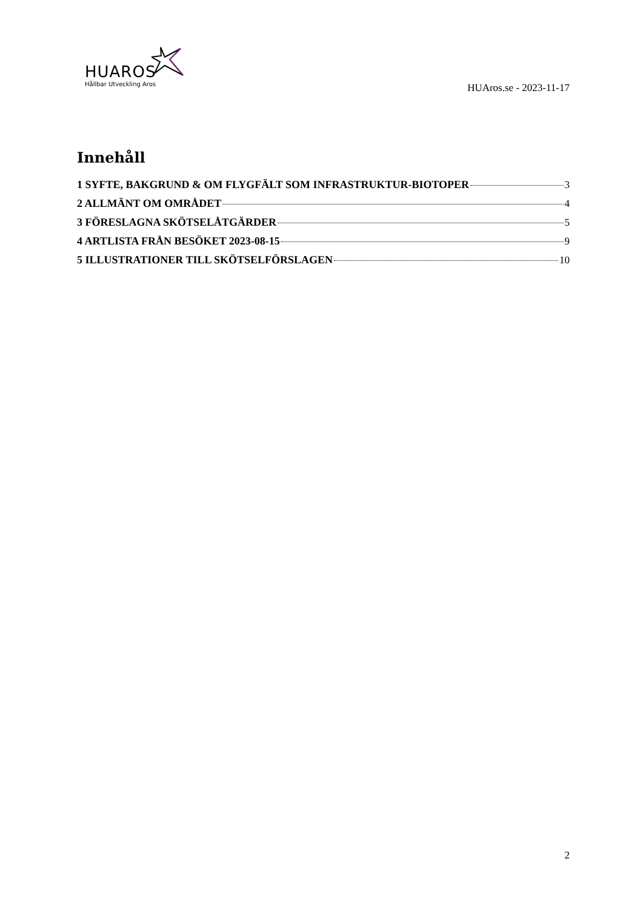HUAROS
Hållbar Utveckling Aros
HUAros.se - 2023-11-17
Innehåll
1 SYFTE, BAKGRUND & OM FLYGFÄLT SOM INFRASTRUKTUR-BIOTOPER 3
2 ALLMÄNT OM OMRÅDET 4
3 FÖRESLAGNA SKÖTSELÅTGÄRDER 5
4 ARTLISTA FRÅN BESÖKET 2023-08-15 9
5 ILLUSTRATIONER TILL SKÖTSELFÖRSLAGEN 10
2